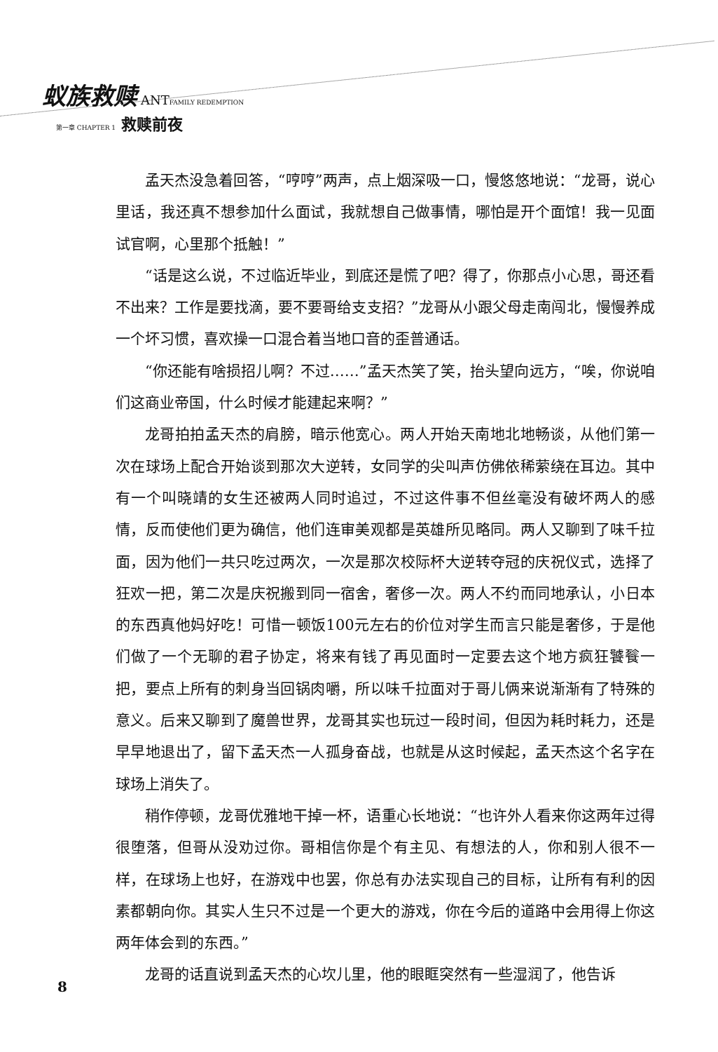蚁族救赎 ANT FAMILY REDEMPTION
第一章 CHAPTER 1 救赎前夜
孟天杰没急着回答，“哼哼”两声，点上烟深吸一口，慢悠悠地说：“龙哥，说心里话，我还真不想参加什么面试，我就想自己做事情，哪怕是开个面馆！我一见面试官啊，心里那个抵触！”
“话是这么说，不过临近毕业，到底还是慌了吧？得了，你那点小心思，哥还看不出来？工作是要找滴，要不要哥给支支招？”龙哥从小跟父母走南闯北，慢慢养成一个坏习惯，喜欢操一口混合着当地口音的歪普通话。
“你还能有啥损招儿啊？不过……”孟天杰笑了笑，抬头望向远方，“唉，你说咱们这商业帝国，什么时候才能建起来啊？”
龙哥拍拍孟天杰的肩膀，暗示他宽心。两人开始天南地北地畅谈，从他们第一次在球场上配合开始谈到那次大逆转，女同学的尖叫声仿佛依稀萦绕在耳边。其中有一个叫晓靖的女生还被两人同时追过，不过这件事不但丝毫没有破坏两人的感情，反而使他们更为确信，他们连审美观都是英雄所见略同。两人又聊到了味千拉面，因为他们一共只吃过两次，一次是那次校际杯大逆转夺冠的庆祝仪式，选择了狂欢一把，第二次是庆祝搬到同一宿舍，奢侈一次。两人不约而同地承认，小日本的东西真他妈好吃！可惜一顿饭100元左右的价位对学生而言只能是奢侈，于是他们做了一个无聊的君子协定，将来有钱了再见面时一定要去这个地方疯狂饕餮一把，要点上所有的刺身当回锅肉嚼，所以味千拉面对于哥儿俩来说渐渐有了特殊的意义。后来又聊到了魔兽世界，龙哥其实也玩过一段时间，但因为耗时耗力，还是早早地退出了，留下孟天杰一人孤身奋战，也就是从这时候起，孟天杰这个名字在球场上消失了。
稍作停顿，龙哥优雅地干掉一杯，语重心长地说：“也许外人看来你这两年过得很堕落，但哥从没劝过你。哥相信你是个有主见、有想法的人，你和别人很不一样，在球场上也好，在游戏中也罢，你总有办法实现自己的目标，让所有有利的因素都朝向你。其实人生只不过是一个更大的游戏，你在今后的道路中会用得上你这两年体会到的东西。”
龙哥的话直说到孟天杰的心坎儿里，他的眼眶突然有一些湿润了，他告诉
8